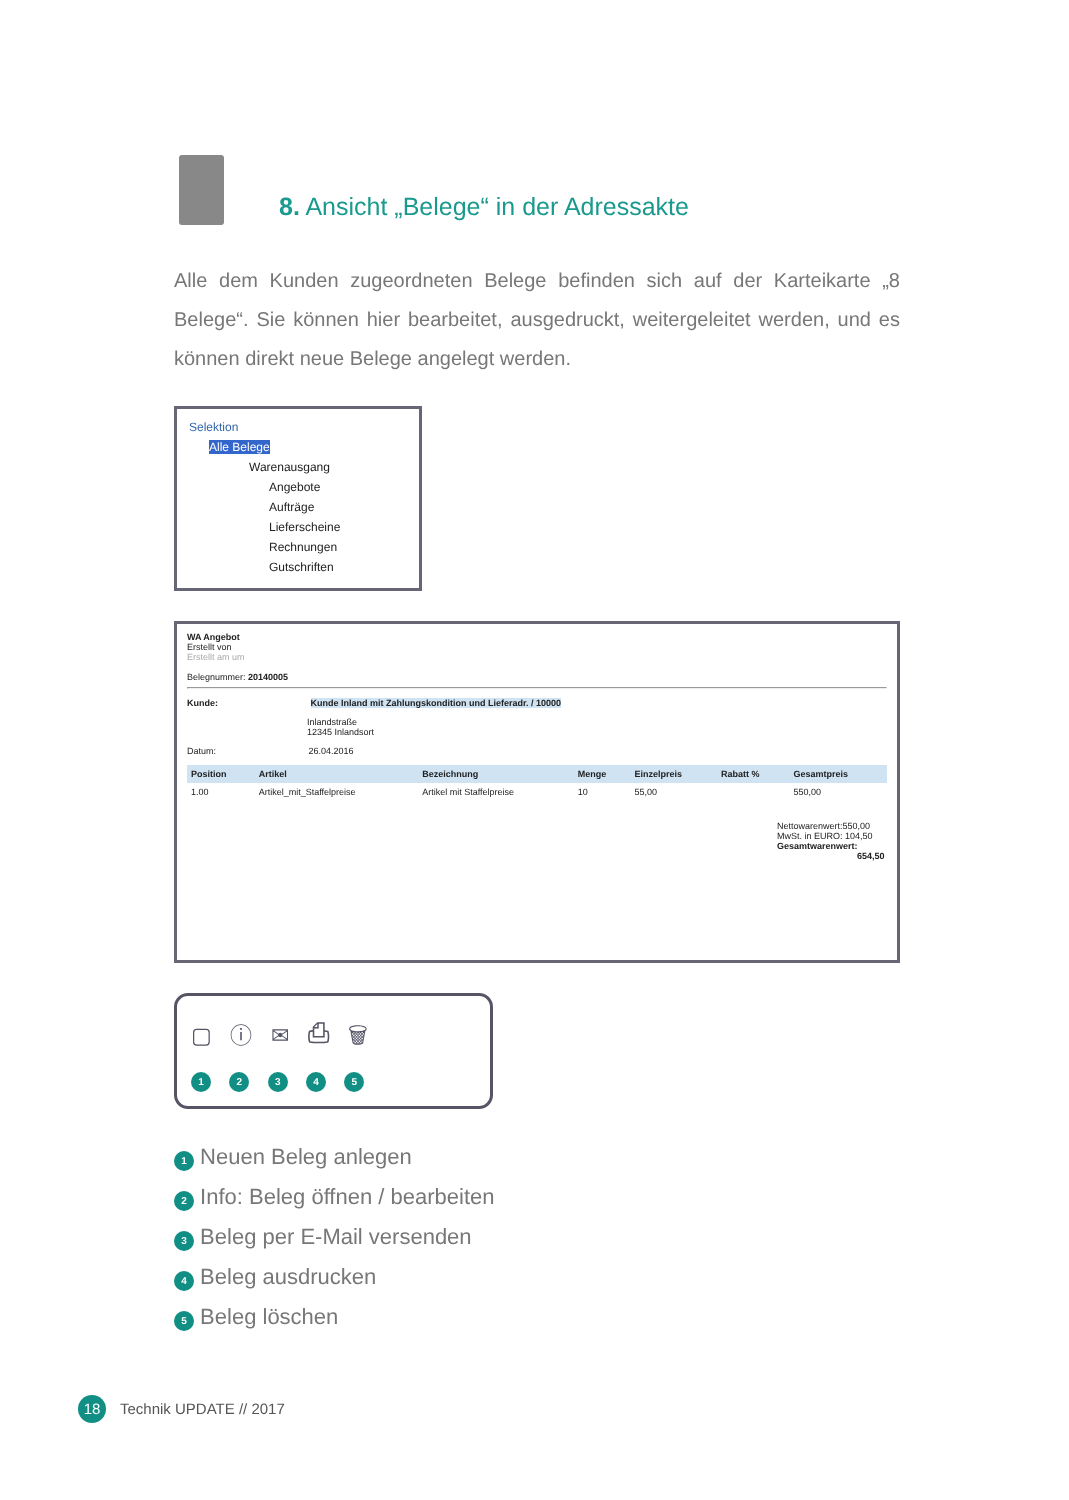8. Ansicht „Belege“ in der Adressakte
Alle dem Kunden zugeordneten Belege befinden sich auf der Karteikarte „8 Belege“. Sie können hier bearbeitet, ausgedruckt, weitergeleitet werden, und es können direkt neue Belege angelegt werden.
Selektion
Alle Belege
Warenausgang
Angebote
Aufträge
Lieferscheine
Rechnungen
Gutschriften
WA Angebot
Erstellt von
Erstellt am um
Belegnummer: 20140005
Kunde: Kunde Inland mit Zahlungskondition und Lieferadr. / 10000
Inlandstraße
12345 Inlandsort
Datum: 26.04.2016
| Position | Artikel | Bezeichnung | Menge | Einzelpreis | Rabatt % | Gesamtpreis |
| --- | --- | --- | --- | --- | --- | --- |
| 1.00 | Artikel_mit_Staffelpreise | Artikel mit Staffelpreise | 10 | 55,00 | | 550,00 |
Nettowarenwert:550,00
MwSt. in EURO: 104,50
Gesamtwarenwert:
654,50
▢ ⓘ ✉ ⎙ 🗑
1 2 3 4 5
1 Neuen Beleg anlegen
2 Info: Beleg öffnen / bearbeiten
3 Beleg per E-Mail versenden
4 Beleg ausdrucken
5 Beleg löschen
18 Technik UPDATE // 2017